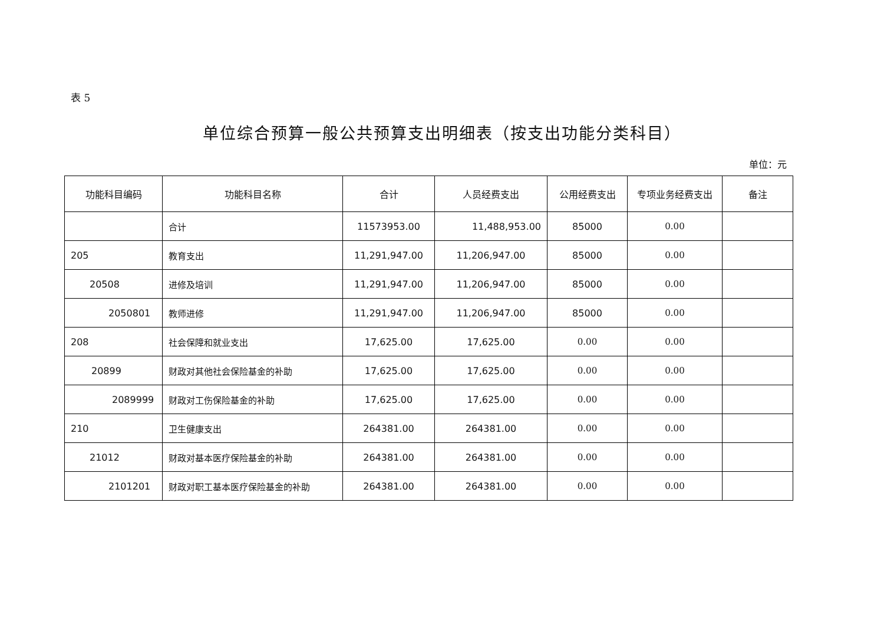表 5
单位综合预算一般公共预算支出明细表（按支出功能分类科目）
单位：元
| 功能科目编码 | 功能科目名称 | 合计 | 人员经费支出 | 公用经费支出 | 专项业务经费支出 | 备注 |
| --- | --- | --- | --- | --- | --- | --- |
| | 合计 | 11573953.00 | 11,488,953.00 | 85000 | 0.00 | |
| 205 | 教育支出 | 11,291,947.00 | 11,206,947.00 | 85000 | 0.00 | |
| 20508 | 进修及培训 | 11,291,947.00 | 11,206,947.00 | 85000 | 0.00 | |
| 2050801 | 教师进修 | 11,291,947.00 | 11,206,947.00 | 85000 | 0.00 | |
| 208 | 社会保障和就业支出 | 17,625.00 | 17,625.00 | 0.00 | 0.00 | |
| 20899 | 财政对其他社会保险基金的补助 | 17,625.00 | 17,625.00 | 0.00 | 0.00 | |
| 2089999 | 财政对工伤保险基金的补助 | 17,625.00 | 17,625.00 | 0.00 | 0.00 | |
| 210 | 卫生健康支出 | 264381.00 | 264381.00 | 0.00 | 0.00 | |
| 21012 | 财政对基本医疗保险基金的补助 | 264381.00 | 264381.00 | 0.00 | 0.00 | |
| 2101201 | 财政对职工基本医疗保险基金的补助 | 264381.00 | 264381.00 | 0.00 | 0.00 | |